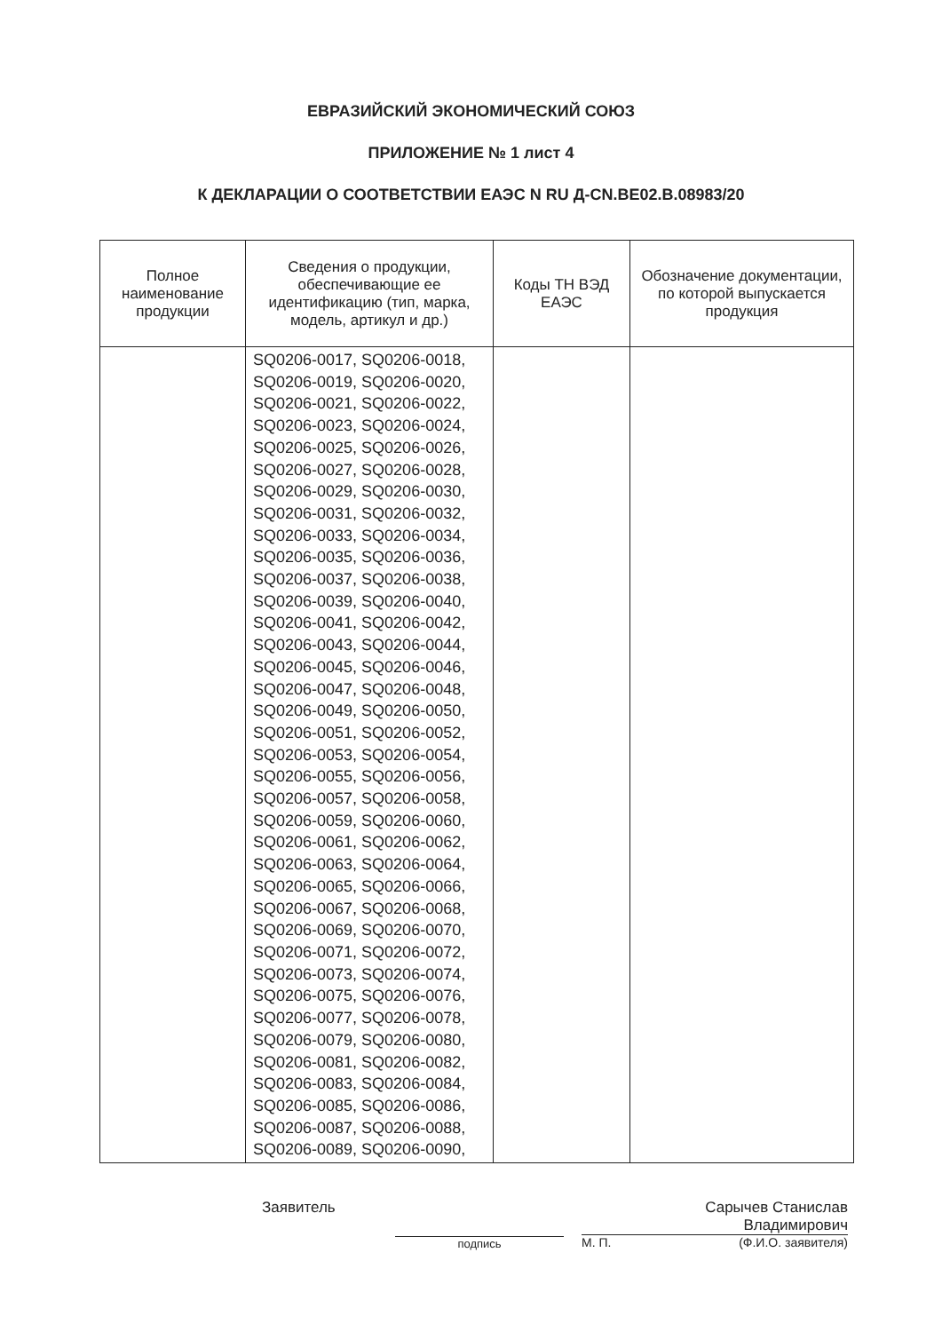ЕВРАЗИЙСКИЙ ЭКОНОМИЧЕСКИЙ СОЮЗ
ПРИЛОЖЕНИЕ № 1 лист 4
К ДЕКЛАРАЦИИ О СООТВЕТСТВИИ ЕАЭС N RU Д-CN.BE02.B.08983/20
| Полное наименование продукции | Сведения о продукции, обеспечивающие ее идентификацию (тип, марка, модель, артикул и др.) | Коды ТН ВЭД ЕАЭС | Обозначение документации, по которой выпускается продукция |
| --- | --- | --- | --- |
| | SQ0206-0017, SQ0206-0018, SQ0206-0019, SQ0206-0020, SQ0206-0021, SQ0206-0022, SQ0206-0023, SQ0206-0024, SQ0206-0025, SQ0206-0026, SQ0206-0027, SQ0206-0028, SQ0206-0029, SQ0206-0030, SQ0206-0031, SQ0206-0032, SQ0206-0033, SQ0206-0034, SQ0206-0035, SQ0206-0036, SQ0206-0037, SQ0206-0038, SQ0206-0039, SQ0206-0040, SQ0206-0041, SQ0206-0042, SQ0206-0043, SQ0206-0044, SQ0206-0045, SQ0206-0046, SQ0206-0047, SQ0206-0048, SQ0206-0049, SQ0206-0050, SQ0206-0051, SQ0206-0052, SQ0206-0053, SQ0206-0054, SQ0206-0055, SQ0206-0056, SQ0206-0057, SQ0206-0058, SQ0206-0059, SQ0206-0060, SQ0206-0061, SQ0206-0062, SQ0206-0063, SQ0206-0064, SQ0206-0065, SQ0206-0066, SQ0206-0067, SQ0206-0068, SQ0206-0069, SQ0206-0070, SQ0206-0071, SQ0206-0072, SQ0206-0073, SQ0206-0074, SQ0206-0075, SQ0206-0076, SQ0206-0077, SQ0206-0078, SQ0206-0079, SQ0206-0080, SQ0206-0081, SQ0206-0082, SQ0206-0083, SQ0206-0084, SQ0206-0085, SQ0206-0086, SQ0206-0087, SQ0206-0088, SQ0206-0089, SQ0206-0090, | | |
Заявитель
подпись
Сарычев Станислав
Владимирович
М. П. (Ф.И.О. заявителя)